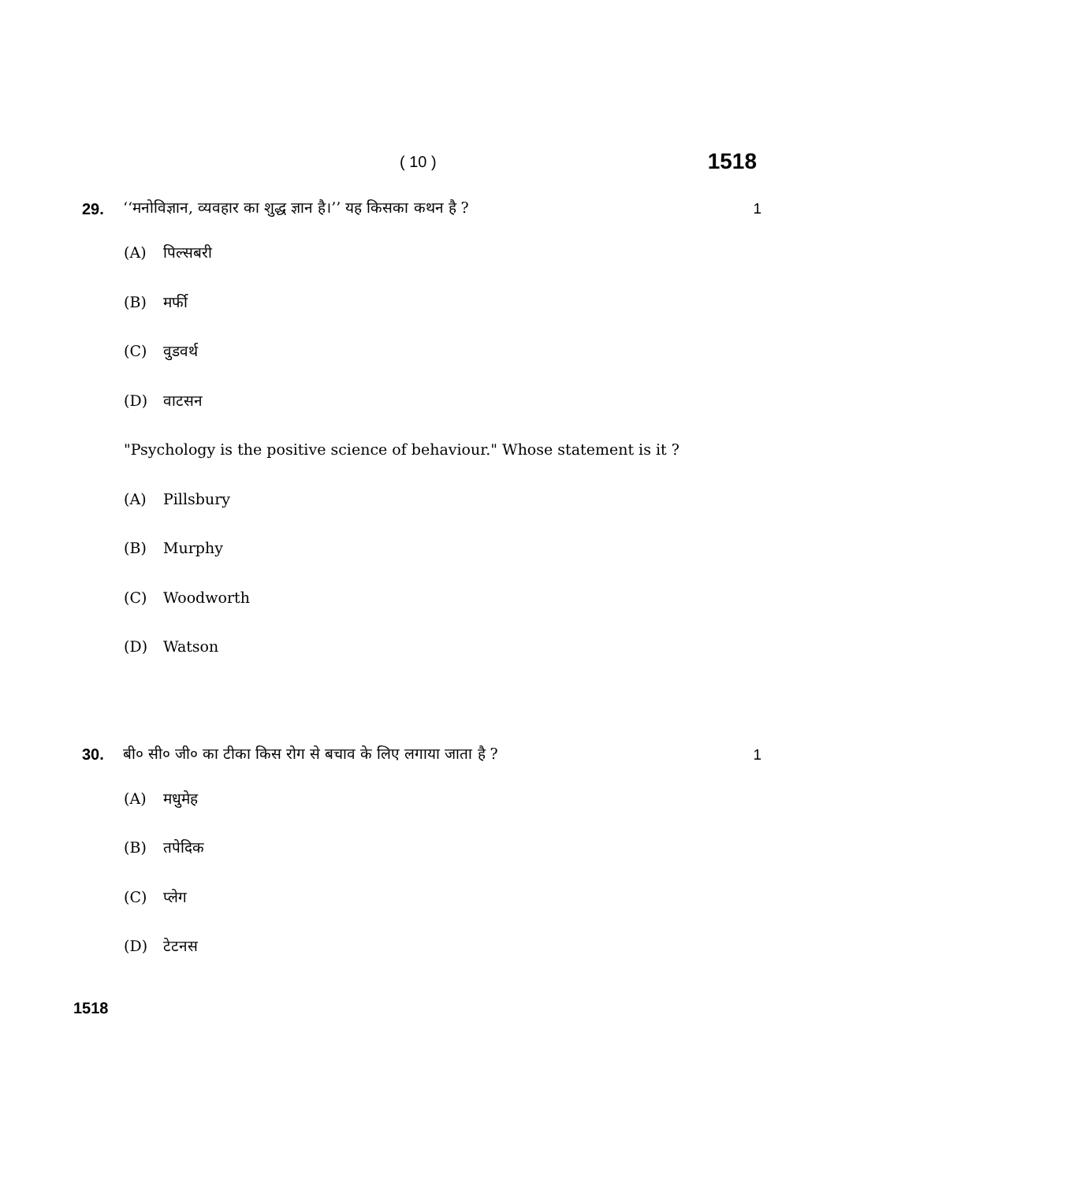( 10 )
1518
29.
‘‘मनोविज्ञान, व्यवहार का शुद्ध ज्ञान है।’’ यह किसका कथन है ?
1
(A) पिल्सबरी
(B) मर्फी
(C) वुडवर्थ
(D) वाटसन
"Psychology is the positive science of behaviour." Whose statement is it ?
(A) Pillsbury
(B) Murphy
(C) Woodworth
(D) Watson
30.
बी० सी० जी० का टीका किस रोग से बचाव के लिए लगाया जाता है ?
1
(A) मधुमेह
(B) तपेदिक
(C) प्लेग
(D) टेटनस
1518